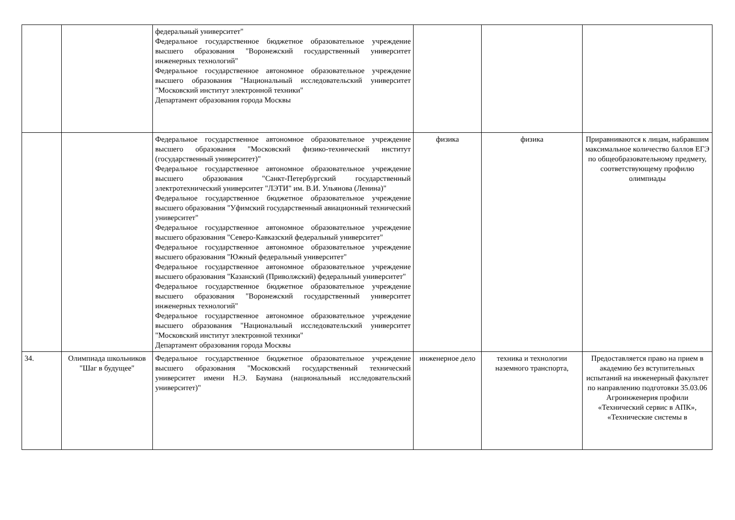| | | федеральный университет" Федеральное государственное бюджетное образовательное учреждение высшего образования "Воронежский государственный университет инженерных технологий" Федеральное государственное автономное образовательное учреждение высшего образования "Национальный исследовательский университет "Московский институт электронной техники" Департамент образования города Москвы | | | |
| | | Федеральное государственное автономное образовательное учреждение высшего образования "Московский физико-технический институт (государственный университет)" Федеральное государственное автономное образовательное учреждение высшего образования "Санкт-Петербургский государственный электротехнический университет "ЛЭТИ" им. В.И. Ульянова (Ленина)" Федеральное государственное бюджетное образовательное учреждение высшего образования "Уфимский государственный авиационный технический университет" Федеральное государственное автономное образовательное учреждение высшего образования "Северо-Кавказский федеральный университет" Федеральное государственное автономное образовательное учреждение высшего образования "Южный федеральный университет" Федеральное государственное автономное образовательное учреждение высшего образования "Казанский (Приволжский) федеральный университет" Федеральное государственное бюджетное образовательное учреждение высшего образования "Воронежский государственный университет инженерных технологий" Федеральное государственное автономное образовательное учреждение высшего образования "Национальный исследовательский университет "Московский институт электронной техники" Департамент образования города Москвы | физика | физика | Приравниваются к лицам, набравшим максимальное количество баллов ЕГЭ по общеобразовательному предмету, соответствующему профилю олимпиады |
| 34. | Олимпиада школьников "Шаг в будущее" | Федеральное государственное бюджетное образовательное учреждение высшего образования "Московский государственный технический университет имени Н.Э. Баумана (национальный исследовательский университет)" | инженерное дело | техника и технологии наземного транспорта, | Предоставляется право на прием в академию без вступительных испытаний на инженерный факультет по направлению подготовки 35.03.06 Агроинженерия профили «Технический сервис в АПК», «Технические системы в |